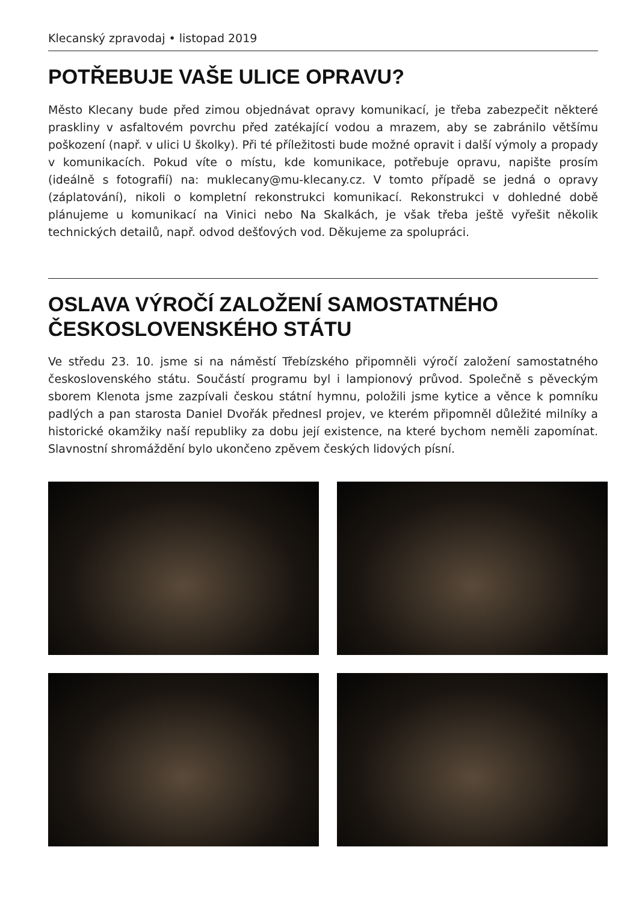Klecanský zpravodaj • listopad 2019
POTŘEBUJE VAŠE ULICE OPRAVU?
Město Klecany bude před zimou objednávat opravy komunikací, je třeba zabezpečit některé praskliny v asfaltovém povrchu před zatékající vodou a mrazem, aby se zabránilo většímu poškození (např. v ulici U školky). Při té příležitosti bude možné opravit i další výmoly a propady v komunikacích. Pokud víte o místu, kde komunikace, potřebuje opravu, napište prosím (ideálně s fotografií) na: muklecany@mu-klecany.cz. V tomto případě se jedná o opravy (záplatování), nikoli o kompletní rekonstrukci komunikací. Rekonstrukci v dohledné době plánujeme u komunikací na Vinici nebo Na Skalkách, je však třeba ještě vyřešit několik technických detailů, např. odvod dešťových vod. Děkujeme za spolupráci.
OSLAVA VÝROČÍ ZALOŽENÍ SAMOSTATNÉHO ČESKOSLOVENSKÉHO STÁTU
Ve středu 23. 10. jsme si na náměstí Třebízského připomněli výročí založení samostatného československého státu. Součástí programu byl i lampionový průvod. Společně s pěveckým sborem Klenota jsme zazpívali českou státní hymnu, položili jsme kytice a věnce k pomníku padlých a pan starosta Daniel Dvořák přednesl projev, ve kterém připomněl důležité milníky a historické okamžiky naší republiky za dobu její existence, na které bychom neměli zapomínat. Slavnostní shromáždění bylo ukončeno zpěvem českých lidových písní.